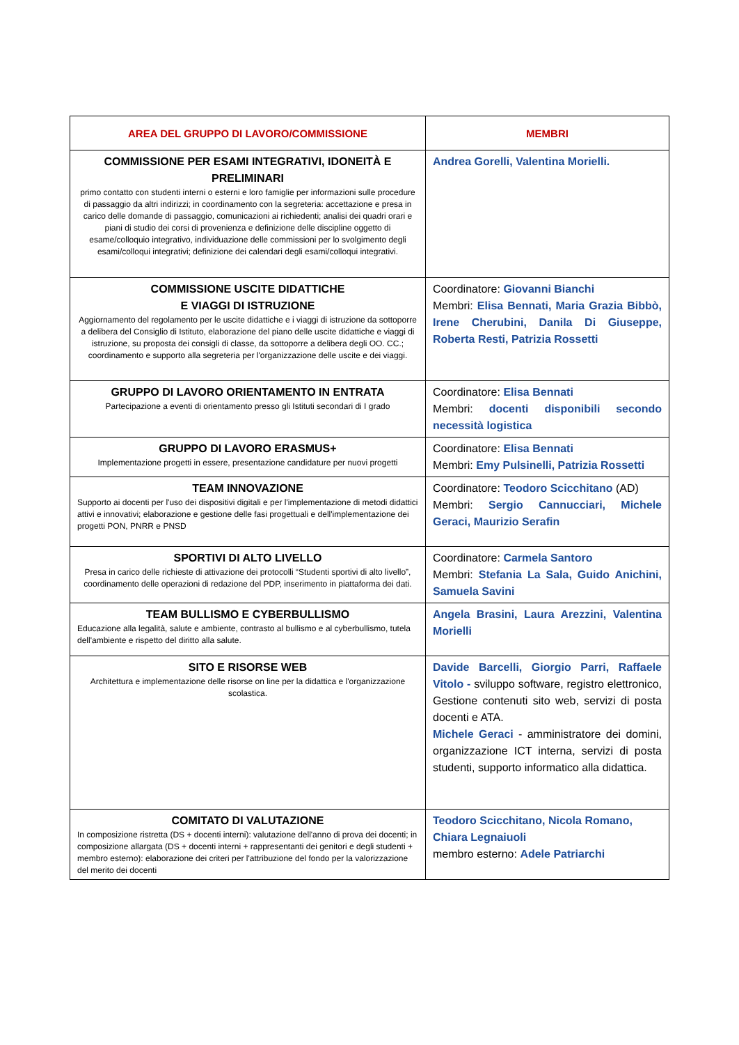| AREA DEL GRUPPO DI LAVORO/COMMISSIONE | MEMBRI |
| --- | --- |
| COMMISSIONE PER ESAMI INTEGRATIVI, IDONEITÀ E PRELIMINARI primo contatto con studenti interni o esterni e loro famiglie per informazioni sulle procedure di passaggio da altri indirizzi; in coordinamento con la segreteria: accettazione e presa in carico delle domande di passaggio, comunicazioni ai richiedenti; analisi dei quadri orari e piani di studio dei corsi di provenienza e definizione delle discipline oggetto di esame/colloquio integrativo, individuazione delle commissioni per lo svolgimento degli esami/colloqui integrativi; definizione dei calendari degli esami/colloqui integrativi. | Andrea Gorelli, Valentina Morielli. |
| COMMISSIONE USCITE DIDATTICHE E VIAGGI DI ISTRUZIONE Aggiornamento del regolamento per le uscite didattiche e i viaggi di istruzione da sottoporre a delibera del Consiglio di Istituto, elaborazione del piano delle uscite didattiche e viaggi di istruzione, su proposta dei consigli di classe, da sottoporre a delibera degli OO. CC.; coordinamento e supporto alla segreteria per l'organizzazione delle uscite e dei viaggi. | Coordinatore: Giovanni Bianchi Membri: Elisa Bennati, Maria Grazia Bibbò, Irene Cherubini, Danila Di Giuseppe, Roberta Resti, Patrizia Rossetti |
| GRUPPO DI LAVORO ORIENTAMENTO IN ENTRATA Partecipazione a eventi di orientamento presso gli Istituti secondari di I grado | Coordinatore: Elisa Bennati Membri: docenti disponibili secondo necessità logistica |
| GRUPPO DI LAVORO ERASMUS+ Implementazione progetti in essere, presentazione candidature per nuovi progetti | Coordinatore: Elisa Bennati Membri: Emy Pulsinelli, Patrizia Rossetti |
| TEAM INNOVAZIONE Supporto ai docenti per l'uso dei dispositivi digitali e per l'implementazione di metodi didattici attivi e innovativi; elaborazione e gestione delle fasi progettuali e dell'implementazione dei progetti PON, PNRR e PNSD | Coordinatore: Teodoro Scicchitano (AD) Membri: Sergio Cannucciari, Michele Geraci, Maurizio Serafin |
| SPORTIVI DI ALTO LIVELLO Presa in carico delle richieste di attivazione dei protocolli “Studenti sportivi di alto livello”, coordinamento delle operazioni di redazione del PDP, inserimento in piattaforma dei dati. | Coordinatore: Carmela Santoro Membri: Stefania La Sala, Guido Anichini, Samuela Savini |
| TEAM BULLISMO E CYBERBULLISMO Educazione alla legalità, salute e ambiente, contrasto al bullismo e al cyberbullismo, tutela dell'ambiente e rispetto del diritto alla salute. | Angela Brasini, Laura Arezzini, Valentina Morielli |
| SITO E RISORSE WEB Architettura e implementazione delle risorse on line per la didattica e l'organizzazione scolastica. | Davide Barcelli, Giorgio Parri, Raffaele Vitolo - sviluppo software, registro elettronico, Gestione contenuti sito web, servizi di posta docenti e ATA. Michele Geraci - amministratore dei domini, organizzazione ICT interna, servizi di posta studenti, supporto informatico alla didattica. |
| COMITATO DI VALUTAZIONE In composizione ristretta (DS + docenti interni): valutazione dell'anno di prova dei docenti; in composizione allargata (DS + docenti interni + rappresentanti dei genitori e degli studenti + membro esterno): elaborazione dei criteri per l'attribuzione del fondo per la valorizzazione del merito dei docenti | Teodoro Scicchitano, Nicola Romano, Chiara Legnaiuoli membro esterno: Adele Patriarchi |